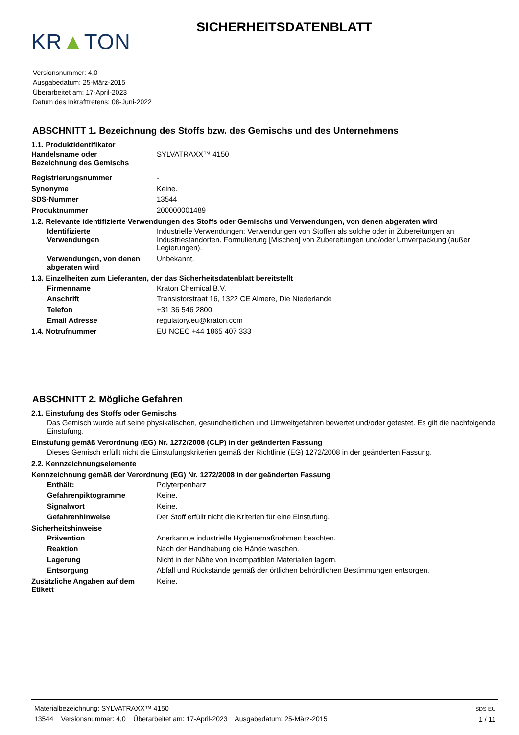KR▲TON
SICHERHEITSDATENBLATT
Versionsnummer: 4,0
Ausgabedatum: 25-März-2015
Überarbeitet am: 17-April-2023
Datum des Inkrafttretens: 08-Juni-2022
ABSCHNITT 1. Bezeichnung des Stoffs bzw. des Gemischs und des Unternehmens
1.1. Produktidentifikator
Handelsname oder
Bezeichnung des Gemischs
SYLVATRAXX™ 4150
Registrierungsnummer -
Synonyme Keine.
SDS-Nummer 13544
Produktnummer 200000001489
1.2. Relevante identifizierte Verwendungen des Stoffs oder Gemischs und Verwendungen, von denen abgeraten wird
Identifizierte
Verwendungen
Industrielle Verwendungen: Verwendungen von Stoffen als solche oder in Zubereitungen an Industriestandorten. Formulierung [Mischen] von Zubereitungen und/oder Umverpackung (außer Legierungen).
Verwendungen, von denen
abgeraten wird
Unbekannt.
1.3. Einzelheiten zum Lieferanten, der das Sicherheitsdatenblatt bereitstellt
Firmenname Kraton Chemical B.V.
Anschrift Transistorstraat 16, 1322 CE Almere, Die Niederlande
Telefon +31 36 546 2800
Email Adresse regulatory.eu@kraton.com
1.4. Notrufnummer EU NCEC +44 1865 407 333
ABSCHNITT 2. Mögliche Gefahren
2.1. Einstufung des Stoffs oder Gemischs
Das Gemisch wurde auf seine physikalischen, gesundheitlichen und Umweltgefahren bewertet und/oder getestet. Es gilt die nachfolgende Einstufung.
Einstufung gemäß Verordnung (EG) Nr. 1272/2008 (CLP) in der geänderten Fassung
Dieses Gemisch erfüllt nicht die Einstufungskriterien gemäß der Richtlinie (EG) 1272/2008 in der geänderten Fassung.
2.2. Kennzeichnungselemente
Kennzeichnung gemäß der Verordnung (EG) Nr. 1272/2008 in der geänderten Fassung
Enthält: Polyterpenharz
Gefahrenpiktogramme Keine.
Signalwort Keine.
Gefahrenhinweise Der Stoff erfüllt nicht die Kriterien für eine Einstufung.
Sicherheitshinweise
Prävention Anerkannte industrielle Hygienemaßnahmen beachten.
Reaktion Nach der Handhabung die Hände waschen.
Lagerung Nicht in der Nähe von inkompatiblen Materialien lagern.
Entsorgung Abfall und Rückstände gemäß der örtlichen behördlichen Bestimmungen entsorgen.
Zusätzliche Angaben auf dem Etikett
Keine.
Materialbezeichnung: SYLVATRAXX™ 4150
13544 Versionsnummer: 4,0 Überarbeitet am: 17-April-2023 Ausgabedatum: 25-März-2015
SDS EU
1 / 11